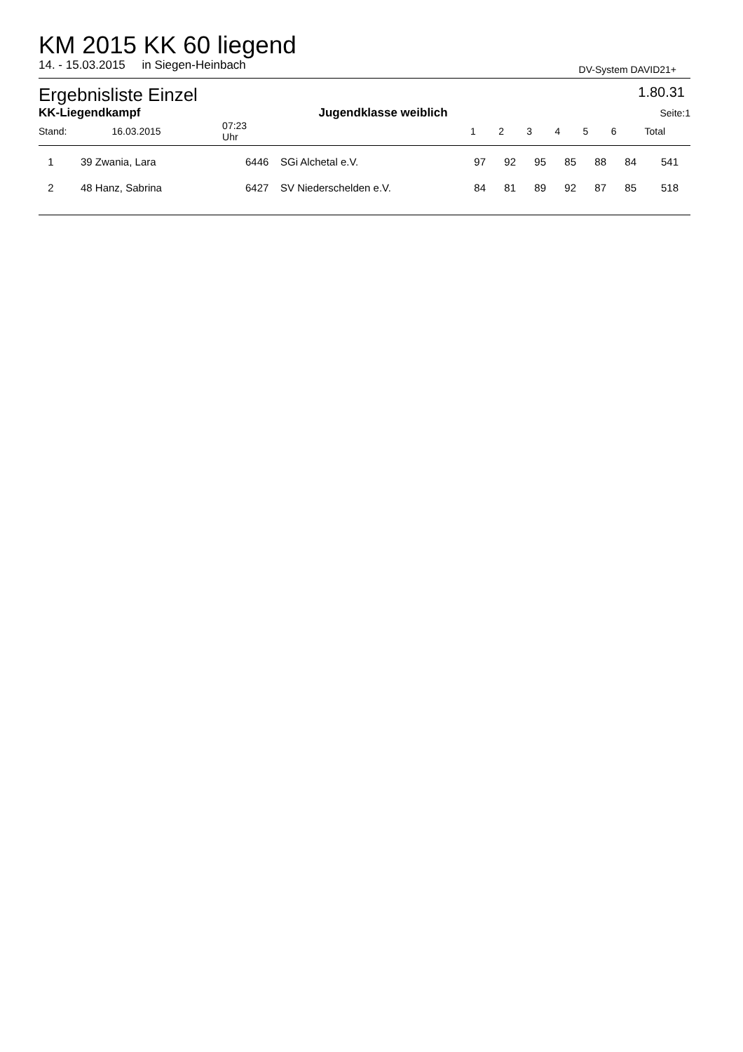KM 2015 KK 60 liegend
14. - 15.03.2015 in Siegen-Heinbach DV-System DAVID21+
Ergebnisliste Einzel 1.80.31
| KK-Liegendkampf | | | Jugendklasse weiblich | | | | | | | | | Seite: | 1 |
| --- | --- | --- | --- | --- | --- | --- | --- | --- | --- | --- | --- | --- | --- |
| Stand: | 16.03.2015 | | 07:23 Uhr | | | 1 | 2 | 3 | 4 | 5 | 6 | Total | |
| 1 | 39 Zwania, Lara | 6446 | SGi Alchetal e.V. | 97 | 92 | 95 | 85 | 88 | 84 | 541 |
| 2 | 48 Hanz, Sabrina | 6427 | SV Niederschelden e.V. | 84 | 81 | 89 | 92 | 87 | 85 | 518 |